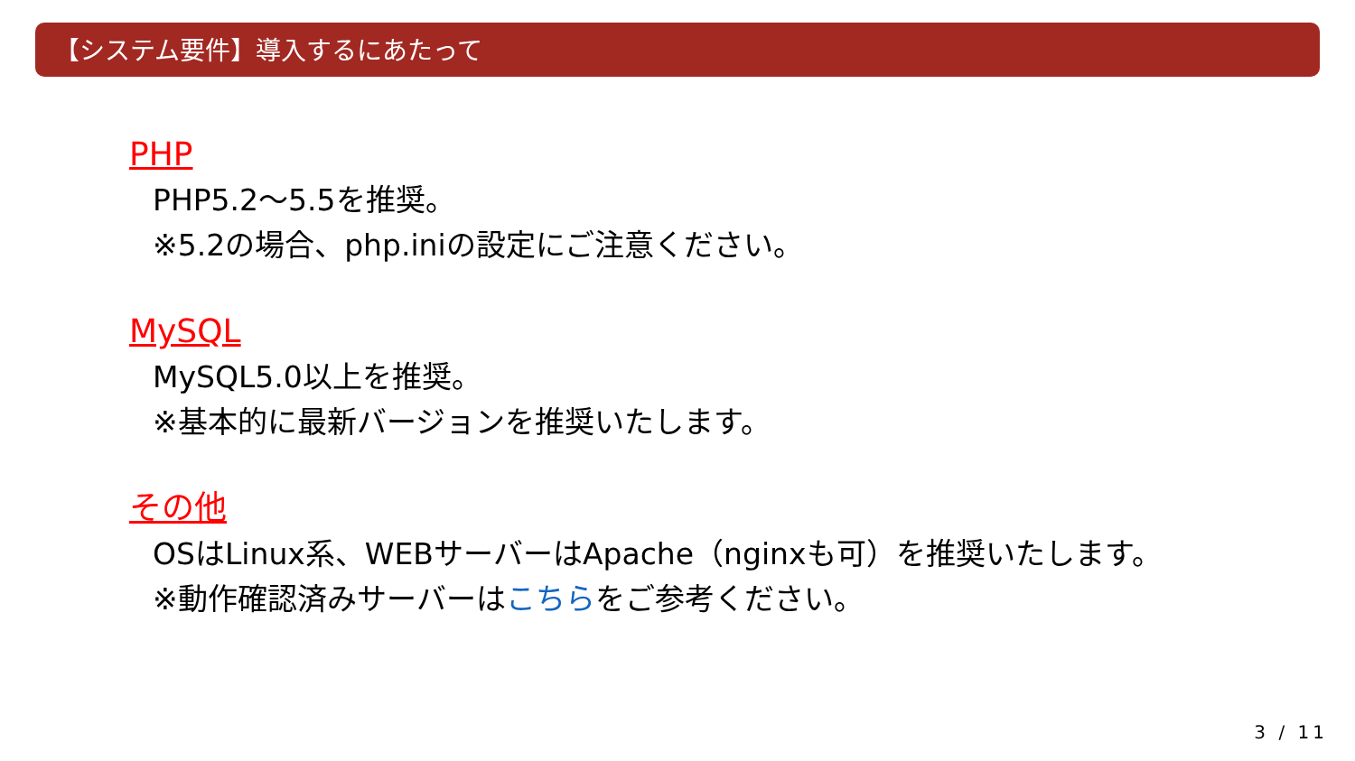【システム要件】導入するにあたって
PHP
PHP5.2～5.5を推奨。
※5.2の場合、php.iniの設定にご注意ください。
MySQL
MySQL5.0以上を推奨。
※基本的に最新バージョンを推奨いたします。
その他
OSはLinux系、WEBサーバーはApache（nginxも可）を推奨いたします。
※動作確認済みサーバーはこちらをご参考ください。
3 / 11